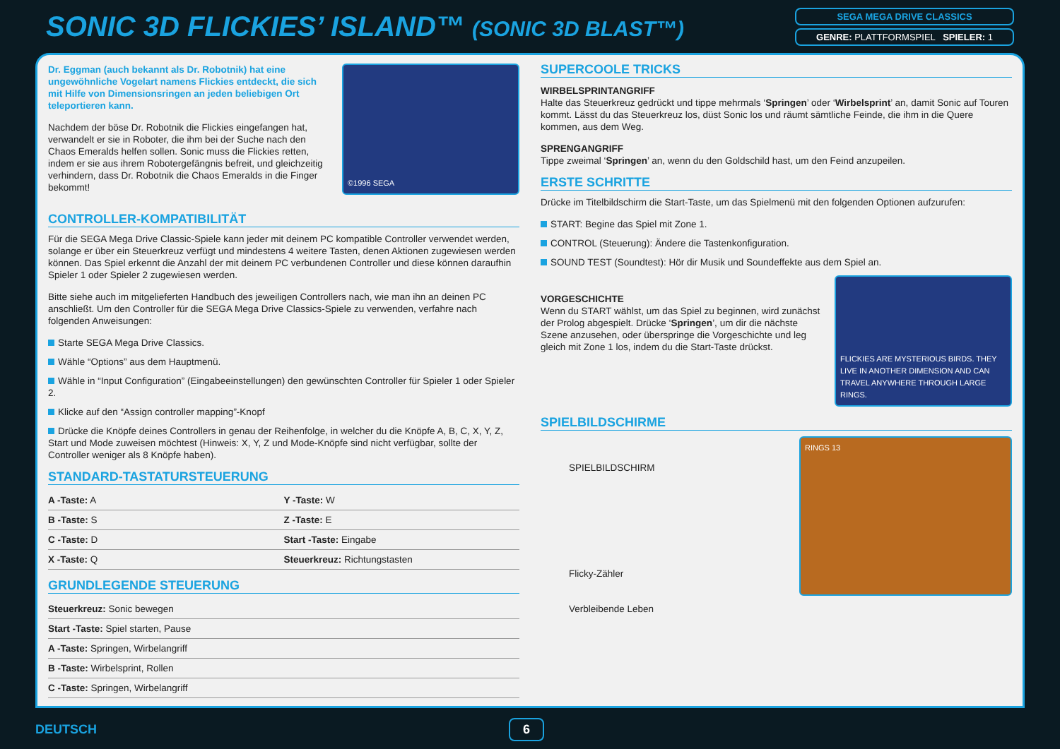SONIC 3D FLICKIES’ ISLAND™ (SONIC 3D BLAST™)
SEGA MEGA DRIVE CLASSICS
GENRE: PLATTFORMSPIEL SPIELER: 1
Dr. Eggman (auch bekannt als Dr. Robotnik) hat eine ungewöhnliche Vogelart namens Flickies entdeckt, die sich mit Hilfe von Dimensionsringen an jeden beliebigen Ort teleportieren kann.
Nachdem der böse Dr. Robotnik die Flickies eingefangen hat, verwandelt er sie in Roboter, die ihm bei der Suche nach den Chaos Emeralds helfen sollen. Sonic muss die Flickies retten, indem er sie aus ihrem Robotergefängnis befreit, und gleichzeitig verhindern, dass Dr. Robotnik die Chaos Emeralds in die Finger bekommt!
©1996 SEGA
CONTROLLER-KOMPATIBILITÄT
Für die SEGA Mega Drive Classic-Spiele kann jeder mit deinem PC kompatible Controller verwendet werden, solange er über ein Steuerkreuz verfügt und mindestens 4 weitere Tasten, denen Aktionen zugewiesen werden können. Das Spiel erkennt die Anzahl der mit deinem PC verbundenen Controller und diese können daraufhin Spieler 1 oder Spieler 2 zugewiesen werden.
Bitte siehe auch im mitgelieferten Handbuch des jeweiligen Controllers nach, wie man ihn an deinen PC anschließt. Um den Controller für die SEGA Mega Drive Classics-Spiele zu verwenden, verfahre nach folgenden Anweisungen:
Starte SEGA Mega Drive Classics.
Wähle “Options” aus dem Hauptmenü.
Wähle in “Input Configuration” (Eingabeeinstellungen) den gewünschten Controller für Spieler 1 oder Spieler 2.
Klicke auf den “Assign controller mapping”-Knopf
Drücke die Knöpfe deines Controllers in genau der Reihenfolge, in welcher du die Knöpfe A, B, C, X, Y, Z, Start und Mode zuweisen möchtest (Hinweis: X, Y, Z und Mode-Knöpfe sind nicht verfügbar, sollte der Controller weniger als 8 Knöpfe haben).
STANDARD-TASTATURSTEUERUNG
| A -Taste: A | Y -Taste: W |
| B -Taste: S | Z -Taste: E |
| C -Taste: D | Start -Taste: Eingabe |
| X -Taste: Q | Steuerkreuz: Richtungstasten |
GRUNDLEGENDE STEUERUNG
| Steuerkreuz: Sonic bewegen |
| Start -Taste: Spiel starten, Pause |
| A -Taste: Springen, Wirbelangriff |
| B -Taste: Wirbelsprint, Rollen |
| C -Taste: Springen, Wirbelangriff |
SUPERCOOLE TRICKS
WIRBELSPRINTANGRIFF
Halte das Steuerkreuz gedrückt und tippe mehrmals ‘Springen’ oder ‘Wirbelsprint’ an, damit Sonic auf Touren kommt. Lässt du das Steuerkreuz los, düst Sonic los und räumt sämtliche Feinde, die ihm in die Quere kommen, aus dem Weg.
SPRENGANGRIFF
Tippe zweimal ‘Springen’ an, wenn du den Goldschild hast, um den Feind anzupeilen.
ERSTE SCHRITTE
Drücke im Titelbildschirm die Start-Taste, um das Spielmenü mit den folgenden Optionen aufzurufen:
START: Begine das Spiel mit Zone 1.
CONTROL (Steuerung): Ändere die Tastenkonfiguration.
SOUND TEST (Soundtest): Hör dir Musik und Soundeffekte aus dem Spiel an.
VORGESCHICHTE
Wenn du START wählst, um das Spiel zu beginnen, wird zunächst der Prolog abgespielt. Drücke ‘Springen’, um dir die nächste Szene anzusehen, oder überspringe die Vorgeschichte und leg gleich mit Zone 1 los, indem du die Start-Taste drückst.
FLICKIES ARE MYSTERIOUS BIRDS. THEY LIVE IN ANOTHER DIMENSION AND CAN TRAVEL ANYWHERE THROUGH LARGE RINGS.
SPIELBILDSCHIRME
SPIELBILDSCHIRM
Flicky-Zähler
Verbleibende Leben
RINGS 13
DEUTSCH 6